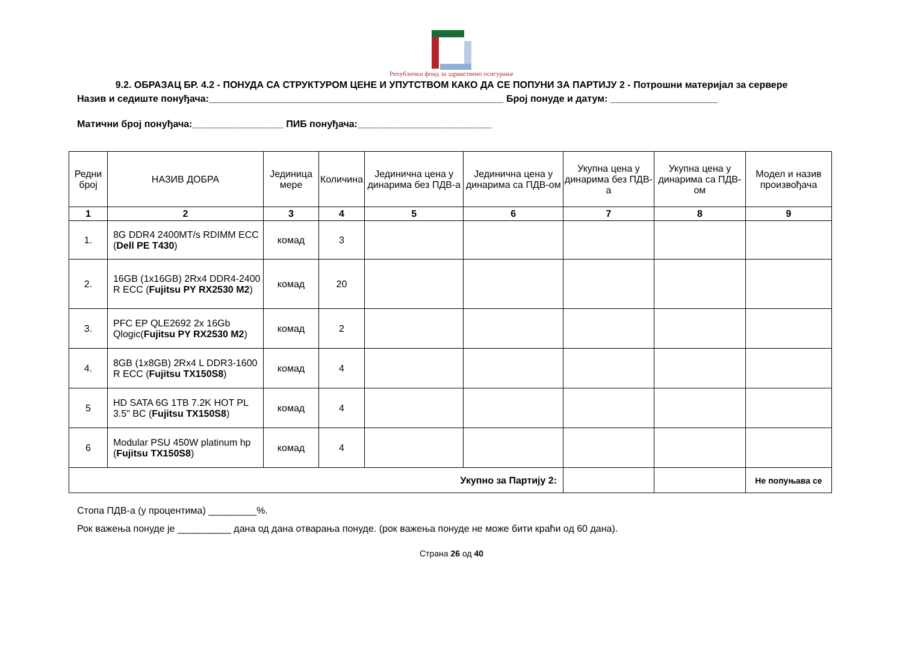Републички фонд за здравствено осигурање
9.2. ОБРАЗАЦ БР. 4.2 - ПОНУДА СА СТРУКТУРОМ ЦЕНЕ И УПУТСТВОМ КАКО ДА СЕ ПОПУНИ ЗА ПАРТИЈУ 2 - Потрошни материјал за сервере
Назив и седиште понуђача:_______________________________________________________ Број понуде и датум: ____________________
Матични број понуђача:_________________ ПИБ понуђача:_________________________
| Редни број | НАЗИВ ДОБРА | Јединица мере | Количина | Јединична цена у динарима без ПДВ-а | Јединична цена у динарима са ПДВ-ом | Укупна цена у динарима без ПДВ-а | Укупна цена у динарима са ПДВ-ом | Модел и назив произвођача |
| --- | --- | --- | --- | --- | --- | --- | --- | --- |
| 1 | 2 | 3 | 4 | 5 | 6 | 7 | 8 | 9 |
| 1. | 8G DDR4 2400MT/s RDIMM ECC ( Dell PE T430 ) | комад | 3 | | | | | |
| 2. | 16GB (1x16GB) 2Rx4 DDR4-2400 R ECC ( Fujitsu PY RX2530 M2 ) | комад | 20 | | | | | |
| 3. | PFC EP QLE2692 2x 16Gb Qlogic( Fujitsu PY RX2530 M2 ) | комад | 2 | | | | | |
| 4. | 8GB (1x8GB) 2Rx4 L DDR3-1600 R ECC ( Fujitsu TX150S8 ) | комад | 4 | | | | | |
| 5 | HD SATA 6G 1TB 7.2K HOT PL 3.5" BC ( Fujitsu TX150S8 ) | комад | 4 | | | | | |
| 6 | Modular PSU 450W platinum hp ( Fujitsu TX150S8 ) | комад | 4 | | | | | |
| Укупно за Партију 2: | | | | | | | | Не попуњава се |
Стопа ПДВ-а (у процентима) _________%.
Рок важења понуде је __________ дана од дана отварања понуде. (рок важења понуде не може бити краћи од 60 дана).
Страна 26 од 40